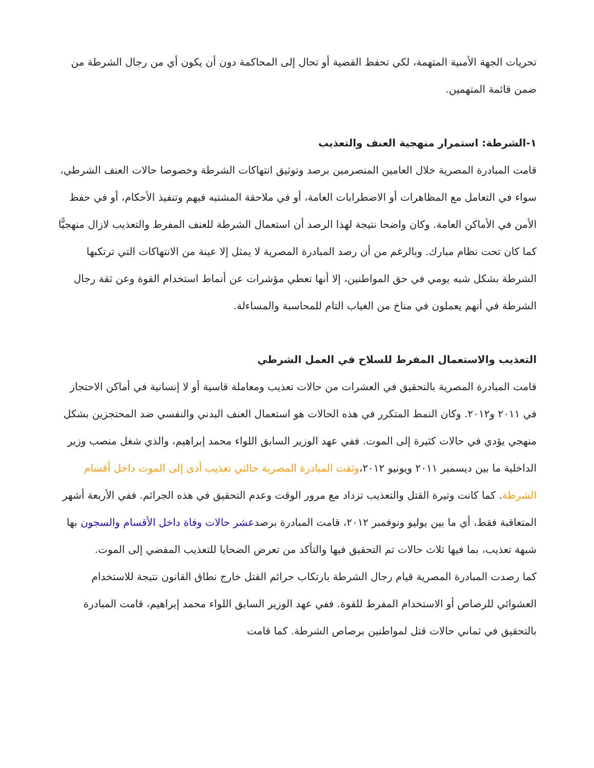تحريات الجهة الأمنية المتهمة، لكي تحفظ القضية أو تحال إلى المحاكمة دون أن يكون أي من رجال الشرطة من ضمن قائمة المتهمين.
١-الشرطة: استمرار منهجية العنف والتعذيب
قامت المبادرة المصرية خلال العامين المنصرمين برصد وتوثيق انتهاكات الشرطة وخصوصا حالات العنف الشرطي، سواء في التعامل مع المظاهرات أو الاضطرابات العامة، أو في ملاحقة المشتبه فيهم وتنفيذ الأحكام، أو في حفظ الأمن في الأماكن العامة. وكان واضحا نتيجة لهذا الرصد أن استعمال الشرطة للعنف المفرط والتعذيب لازال منهجيًّا كما كان تحت نظام مبارك. وبالرغم من أن رصد المبادرة المصرية لا يمثل إلا عينة من الانتهاكات التي ترتكبها الشرطة بشكل شبه يومي في حق المواطنين، إلا أنها تعطي مؤشرات عن أنماط استخدام القوة وعن ثقة رجال الشرطة في أنهم يعملون في مناخ من الغياب التام للمحاسبة والمساءلة.
التعذيب والاستعمال المفرط للسلاح في العمل الشرطي
قامت المبادرة المصرية بالتحقيق في العشرات من حالات تعذيب ومعاملة قاسية أو لا إنسانية في أماكن الاحتجاز في ٢٠١١ و٢٠١٢. وكان النمط المتكرر في هذه الحالات هو استعمال العنف البدني والنفسي ضد المحتجزين بشكل منهجي يؤدي في حالات كثيرة إلى الموت. ففي عهد الوزير السابق اللواء محمد إبراهيم، والذي شغل منصب وزير الداخلية ما بين ديسمبر ٢٠١١ ويونيو ٢٠١٢،وثقت المبادرة المصرية حالتي تعذيب أدى إلى الموت داخل أقسام الشرطة. كما كانت وتيرة القتل والتعذيب تزداد مع مرور الوقت وعدم التحقيق في هذه الجرائم. ففي الأربعة أشهر المتعاقبة فقط، أي ما بين يوليو ونوفمبر ٢٠١٢، قامت المبادرة برصدعشر حالات وفاة داخل الأقسام والسجون بها شبهة تعذيب، بما فيها ثلاث حالات تم التحقيق فيها والتأكد من تعرض الضحايا للتعذيب المفضي إلى الموت.
كما رصدت المبادرة المصرية قيام رجال الشرطة بارتكاب جرائم القتل خارج نطاق القانون نتيجة للاستخدام العشوائي للرصاص أو الاستخدام المفرط للقوة. ففي عهد الوزير السابق اللواء محمد إبراهيم، قامت المبادرة بالتحقيق في ثماني حالات قتل لمواطنين برصاص الشرطة. كما قامت